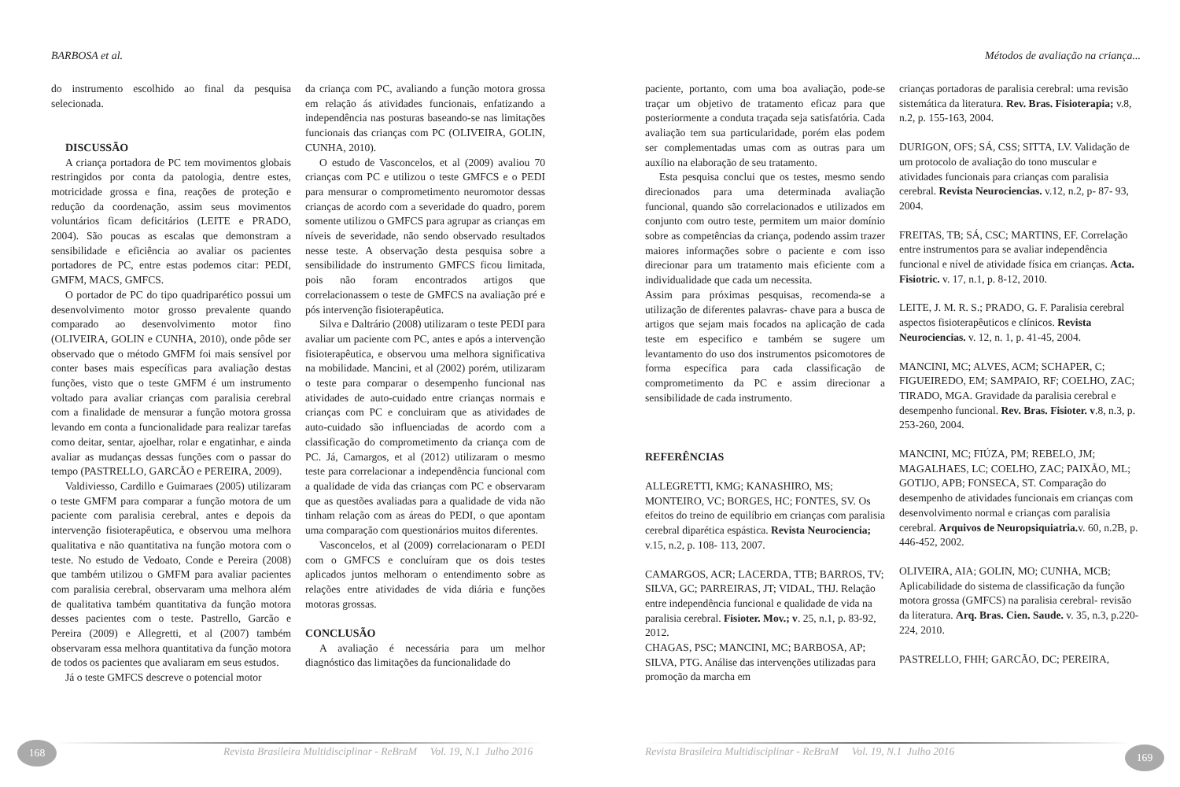BARBOSA et al.
do instrumento escolhido ao final da pesquisa selecionada.
DISCUSSÃO
A criança portadora de PC tem movimentos globais restringidos por conta da patologia, dentre estes, motricidade grossa e fina, reações de proteção e redução da coordenação, assim seus movimentos voluntários ficam deficitários (LEITE e PRADO, 2004). São poucas as escalas que demonstram a sensibilidade e eficiência ao avaliar os pacientes portadores de PC, entre estas podemos citar: PEDI, GMFM, MACS, GMFCS.
O portador de PC do tipo quadriparético possui um desenvolvimento motor grosso prevalente quando comparado ao desenvolvimento motor fino (OLIVEIRA, GOLIN e CUNHA, 2010), onde pôde ser observado que o método GMFM foi mais sensível por conter bases mais específicas para avaliação destas funções, visto que o teste GMFM é um instrumento voltado para avaliar crianças com paralisia cerebral com a finalidade de mensurar a função motora grossa levando em conta a funcionalidade para realizar tarefas como deitar, sentar, ajoelhar, rolar e engatinhar, e ainda avaliar as mudanças dessas funções com o passar do tempo (PASTRELLO, GARCÃO e PEREIRA, 2009).
Valdiviesso, Cardillo e Guimaraes (2005) utilizaram o teste GMFM para comparar a função motora de um paciente com paralisia cerebral, antes e depois da intervenção fisioterapêutica, e observou uma melhora qualitativa e não quantitativa na função motora com o teste. No estudo de Vedoato, Conde e Pereira (2008) que também utilizou o GMFM para avaliar pacientes com paralisia cerebral, observaram uma melhora além de qualitativa também quantitativa da função motora desses pacientes com o teste. Pastrello, Garcão e Pereira (2009) e Allegretti, et al (2007) também observaram essa melhora quantitativa da função motora de todos os pacientes que avaliaram em seus estudos.
Já o teste GMFCS descreve o potencial motor
da criança com PC, avaliando a função motora grossa em relação ás atividades funcionais, enfatizando a independência nas posturas baseando-se nas limitações funcionais das crianças com PC (OLIVEIRA, GOLIN, CUNHA, 2010).
O estudo de Vasconcelos, et al (2009) avaliou 70 crianças com PC e utilizou o teste GMFCS e o PEDI para mensurar o comprometimento neuromotor dessas crianças de acordo com a severidade do quadro, porem somente utilizou o GMFCS para agrupar as crianças em níveis de severidade, não sendo observado resultados nesse teste. A observação desta pesquisa sobre a sensibilidade do instrumento GMFCS ficou limitada, pois não foram encontrados artigos que correlacionassem o teste de GMFCS na avaliação pré e pós intervenção fisioterapêutica.
Silva e Daltrário (2008) utilizaram o teste PEDI para avaliar um paciente com PC, antes e após a intervenção fisioterapêutica, e observou uma melhora significativa na mobilidade. Mancini, et al (2002) porém, utilizaram o teste para comparar o desempenho funcional nas atividades de auto-cuidado entre crianças normais e crianças com PC e concluiram que as atividades de auto-cuidado são influenciadas de acordo com a classificação do comprometimento da criança com de PC. Já, Camargos, et al (2012) utilizaram o mesmo teste para correlacionar a independência funcional com a qualidade de vida das crianças com PC e observaram que as questões avaliadas para a qualidade de vida não tinham relação com as áreas do PEDI, o que apontam uma comparação com questionários muitos diferentes.
Vasconcelos, et al (2009) correlacionaram o PEDI com o GMFCS e concluíram que os dois testes aplicados juntos melhoram o entendimento sobre as relações entre atividades de vida diária e funções motoras grossas.
CONCLUSÃO
A avaliação é necessária para um melhor diagnóstico das limitações da funcionalidade do
168
Revista Brasileira Multidisciplinar - ReBraM Vol. 19, N.1 Julho 2016
Métodos de avaliação na criança...
paciente, portanto, com uma boa avaliação, pode-se traçar um objetivo de tratamento eficaz para que posteriormente a conduta traçada seja satisfatória. Cada avaliação tem sua particularidade, porém elas podem ser complementadas umas com as outras para um auxílio na elaboração de seu tratamento.
Esta pesquisa conclui que os testes, mesmo sendo direcionados para uma determinada avaliação funcional, quando são correlacionados e utilizados em conjunto com outro teste, permitem um maior domínio sobre as competências da criança, podendo assim trazer maiores informações sobre o paciente e com isso direcionar para um tratamento mais eficiente com a individualidade que cada um necessita.
Assim para próximas pesquisas, recomenda-se a utilização de diferentes palavras- chave para a busca de artigos que sejam mais focados na aplicação de cada teste em especifico e também se sugere um levantamento do uso dos instrumentos psicomotores de forma específica para cada classificação de comprometimento da PC e assim direcionar a sensibilidade de cada instrumento.
REFERÊNCIAS
ALLEGRETTI, KMG; KANASHIRO, MS; MONTEIRO, VC; BORGES, HC; FONTES, SV. Os efeitos do treino de equilíbrio em crianças com paralisia cerebral diparética espástica. Revista Neurociencia; v.15, n.2, p. 108- 113, 2007.
CAMARGOS, ACR; LACERDA, TTB; BARROS, TV; SILVA, GC; PARREIRAS, JT; VIDAL, THJ. Relação entre independência funcional e qualidade de vida na paralisia cerebral. Fisioter. Mov.; v. 25, n.1, p. 83-92, 2012.
CHAGAS, PSC; MANCINI, MC; BARBOSA, AP; SILVA, PTG. Análise das intervenções utilizadas para promoção da marcha em
crianças portadoras de paralisia cerebral: uma revisão sistemática da literatura. Rev. Bras. Fisioterapia; v.8, n.2, p. 155-163, 2004.
DURIGON, OFS; SÁ, CSS; SITTA, LV. Validação de um protocolo de avaliação do tono muscular e atividades funcionais para crianças com paralisia cerebral. Revista Neurociencias. v.12, n.2, p- 87- 93, 2004.
FREITAS, TB; SÁ, CSC; MARTINS, EF. Correlação entre instrumentos para se avaliar independência funcional e nível de atividade física em crianças. Acta. Fisiotric. v. 17, n.1, p. 8-12, 2010.
LEITE, J. M. R. S.; PRADO, G. F. Paralisia cerebral aspectos fisioterapêuticos e clínicos. Revista Neurociencias. v. 12, n. 1, p. 41-45, 2004.
MANCINI, MC; ALVES, ACM; SCHAPER, C; FIGUEIREDO, EM; SAMPAIO, RF; COELHO, ZAC; TIRADO, MGA. Gravidade da paralisia cerebral e desempenho funcional. Rev. Bras. Fisioter. v.8, n.3, p. 253-260, 2004.
MANCINI, MC; FIÚZA, PM; REBELO, JM; MAGALHAES, LC; COELHO, ZAC; PAIXÃO, ML; GOTIJO, APB; FONSECA, ST. Comparação do desempenho de atividades funcionais em crianças com desenvolvimento normal e crianças com paralisia cerebral. Arquivos de Neuropsiquiatria. v. 60, n.2B, p. 446-452, 2002.
OLIVEIRA, AIA; GOLIN, MO; CUNHA, MCB; Aplicabilidade do sistema de classificação da função motora grossa (GMFCS) na paralisia cerebral- revisão da literatura. Arq. Bras. Cien. Saude. v. 35, n.3, p.220-224, 2010.
PASTRELLO, FHH; GARCÃO, DC; PEREIRA,
Revista Brasileira Multidisciplinar - ReBraM Vol. 19, N.1 Julho 2016
169